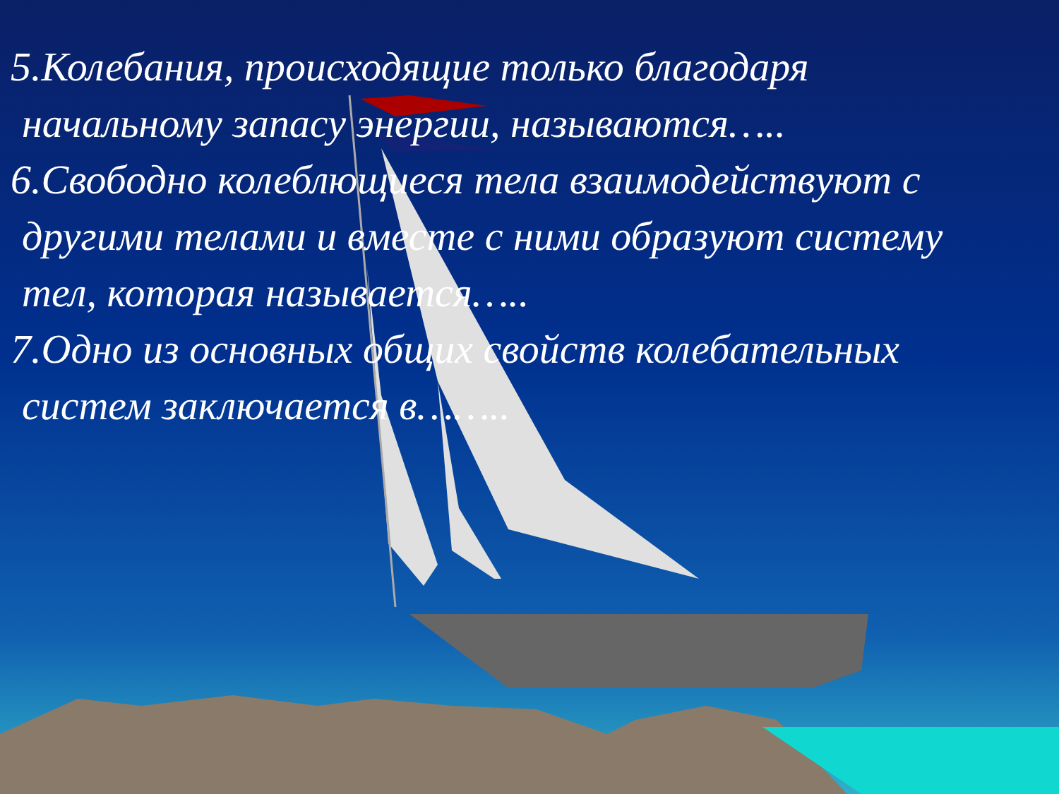5.Колебания, происходящие только благодаря
начальному запасу энергии, называются…..
6.Свободно колеблющиеся тела взаимодействуют с
другими телами и вместе с ними образуют систему
тел, которая называется…..
7.Одно из основных общих свойств колебательных
систем заключается в……..